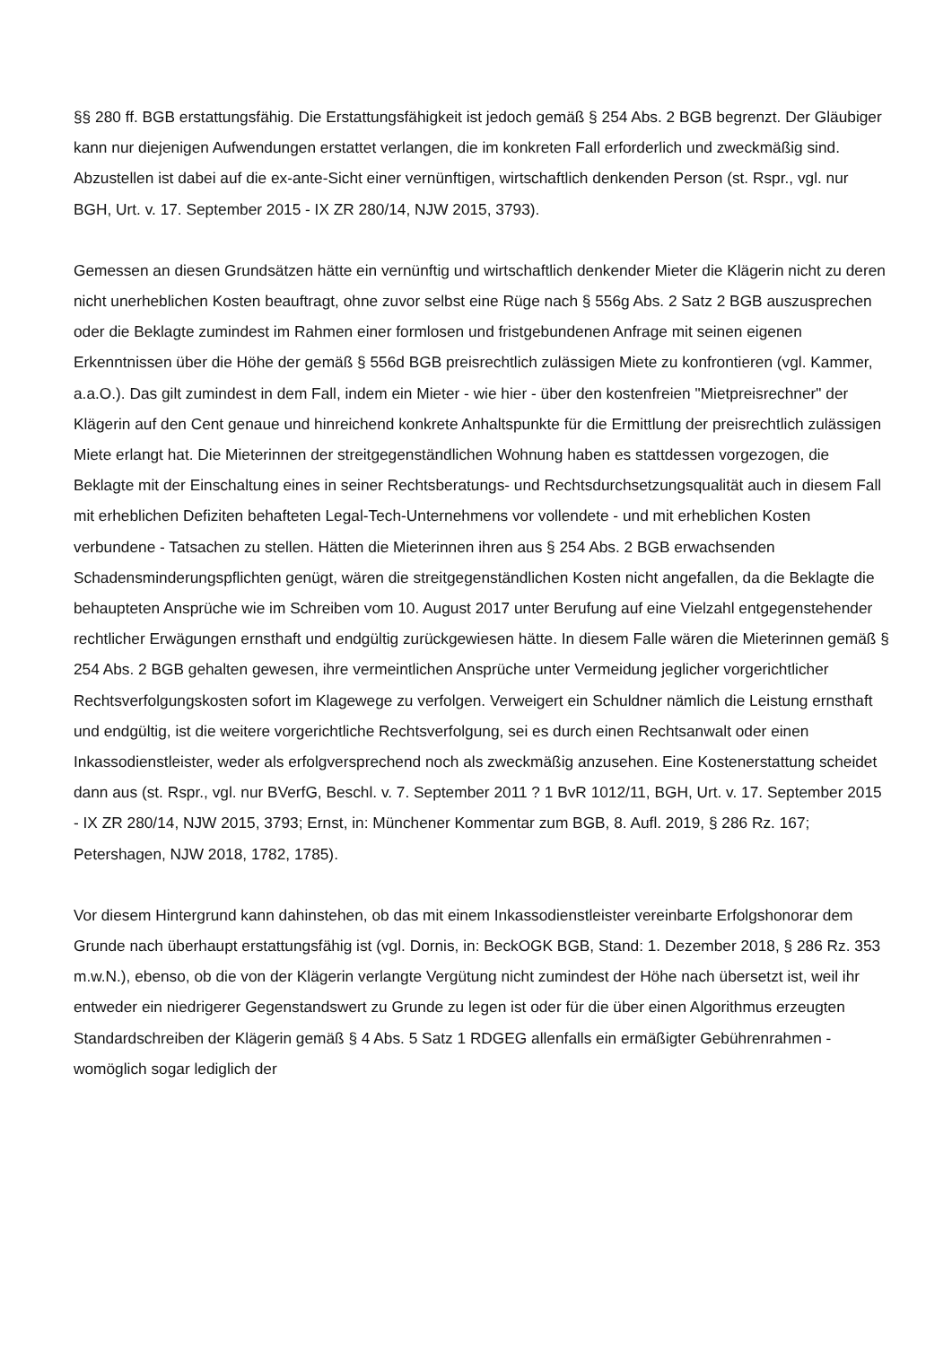§§ 280 ff. BGB erstattungsfähig. Die Erstattungsfähigkeit ist jedoch gemäß § 254 Abs. 2 BGB begrenzt. Der Gläubiger kann nur diejenigen Aufwendungen erstattet verlangen, die im konkreten Fall erforderlich und zweckmäßig sind. Abzustellen ist dabei auf die ex-ante-Sicht einer vernünftigen, wirtschaftlich denkenden Person (st. Rspr., vgl. nur BGH, Urt. v. 17. September 2015 - IX ZR 280/14, NJW 2015, 3793).
Gemessen an diesen Grundsätzen hätte ein vernünftig und wirtschaftlich denkender Mieter die Klägerin nicht zu deren nicht unerheblichen Kosten beauftragt, ohne zuvor selbst eine Rüge nach § 556g Abs. 2 Satz 2 BGB auszusprechen oder die Beklagte zumindest im Rahmen einer formlosen und fristgebundenen Anfrage mit seinen eigenen Erkenntnissen über die Höhe der gemäß § 556d BGB preisrechtlich zulässigen Miete zu konfrontieren (vgl. Kammer, a.a.O.). Das gilt zumindest in dem Fall, indem ein Mieter - wie hier - über den kostenfreien "Mietpreisrechner" der Klägerin auf den Cent genaue und hinreichend konkrete Anhaltspunkte für die Ermittlung der preisrechtlich zulässigen Miete erlangt hat. Die Mieterinnen der streitgegenständlichen Wohnung haben es stattdessen vorgezogen, die Beklagte mit der Einschaltung eines in seiner Rechtsberatungs- und Rechtsdurchsetzungsqualität auch in diesem Fall mit erheblichen Defiziten behafteten Legal-Tech-Unternehmens vor vollendete - und mit erheblichen Kosten verbundene - Tatsachen zu stellen. Hätten die Mieterinnen ihren aus § 254 Abs. 2 BGB erwachsenden Schadensminderungspflichten genügt, wären die streitgegenständlichen Kosten nicht angefallen, da die Beklagte die behaupteten Ansprüche wie im Schreiben vom 10. August 2017 unter Berufung auf eine Vielzahl entgegenstehender rechtlicher Erwägungen ernsthaft und endgültig zurückgewiesen hätte. In diesem Falle wären die Mieterinnen gemäß § 254 Abs. 2 BGB gehalten gewesen, ihre vermeintlichen Ansprüche unter Vermeidung jeglicher vorgerichtlicher Rechtsverfolgungskosten sofort im Klagewege zu verfolgen. Verweigert ein Schuldner nämlich die Leistung ernsthaft und endgültig, ist die weitere vorgerichtliche Rechtsverfolgung, sei es durch einen Rechtsanwalt oder einen Inkassodienstleister, weder als erfolgversprechend noch als zweckmäßig anzusehen. Eine Kostenerstattung scheidet dann aus (st. Rspr., vgl. nur BVerfG, Beschl. v. 7. September 2011 ? 1 BvR 1012/11, BGH, Urt. v. 17. September 2015 - IX ZR 280/14, NJW 2015, 3793; Ernst, in: Münchener Kommentar zum BGB, 8. Aufl. 2019, § 286 Rz. 167; Petershagen, NJW 2018, 1782, 1785).
Vor diesem Hintergrund kann dahinstehen, ob das mit einem Inkassodienstleister vereinbarte Erfolgshonorar dem Grunde nach überhaupt erstattungsfähig ist (vgl. Dornis, in: BeckOGK BGB, Stand: 1. Dezember 2018, § 286 Rz. 353 m.w.N.), ebenso, ob die von der Klägerin verlangte Vergütung nicht zumindest der Höhe nach übersetzt ist, weil ihr entweder ein niedrigerer Gegenstandswert zu Grunde zu legen ist oder für die über einen Algorithmus erzeugten Standardschreiben der Klägerin gemäß § 4 Abs. 5 Satz 1 RDGEG allenfalls ein ermäßigter Gebührenrahmen - womöglich sogar lediglich der